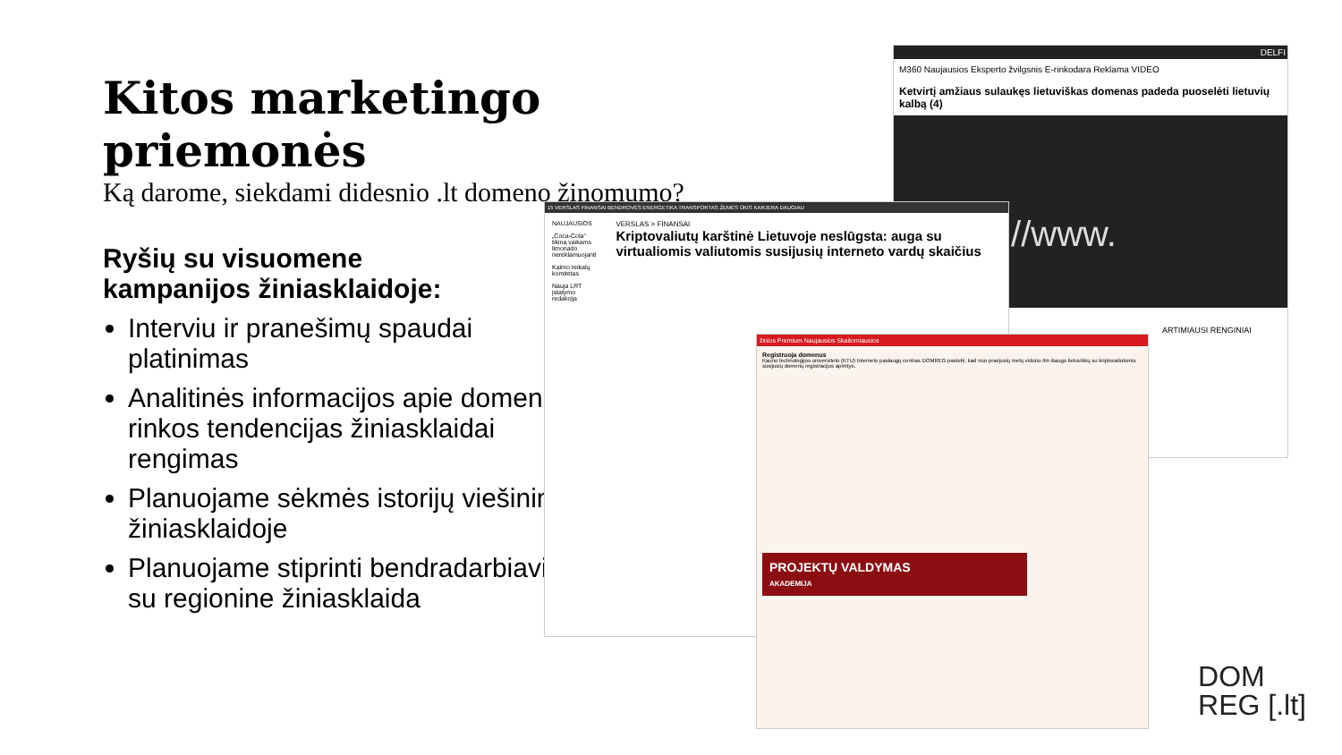Kitos marketingo priemonės
Ką darome, siekdami didesnio .lt domeno žinomumo?
Ryšių su visuomene kampanijos žiniasklaidoje:
Interviu ir pranešimų spaudai platinimas
Analitinės informacijos apie domenų rinkos tendencijas žiniasklaidai rengimas
Planuojame sėkmės istorijų viešinimą žiniasklaidoje
Planuojame stiprinti bendradarbiavimą su regionine žiniasklaida
DELFI
M360 Naujausios Eksperto žvilgsnis E-rinkodara Reklama VIDEO
Ketvirtį amžiaus sulaukęs lietuviškas domenas padeda puoselėti lietuvių kalbą (4)
://www.
ARTIMIAUSI RENGINIAI
15 VERSLAS FINANSAI BENDROVĖS ENERGETIKA TRANSPORTAS ŽEMĖS ŪKIS KARJERA DAUGIAU
NAUJAUSIOS
„Coca-Cola" tikina vaikams limonado nereklamuojanti
Kaimo reikalų komitetas
Nauja LRT įstatymo redakcija
VERSLAS > FINANSAI
Kriptovaliutų karštinė Lietuvoje neslūgsta: auga su virtualiomis valiutomis susijusių interneto vardų skaičius
žinios Premium Naujausios Skaitomiausios
Registruoja domenus
Kauno technologijos universiteto (KTU) Interneto paslaugų centras DOMREG pastebi, kad nuo praėjusių metų vidurio itin išaugo lietuviškų su kriptovaliutomis susijusių domenų registracijos apimtys.
PROJEKTŲ VALDYMAS
AKADEMIJA
DOM
REG [.lt]